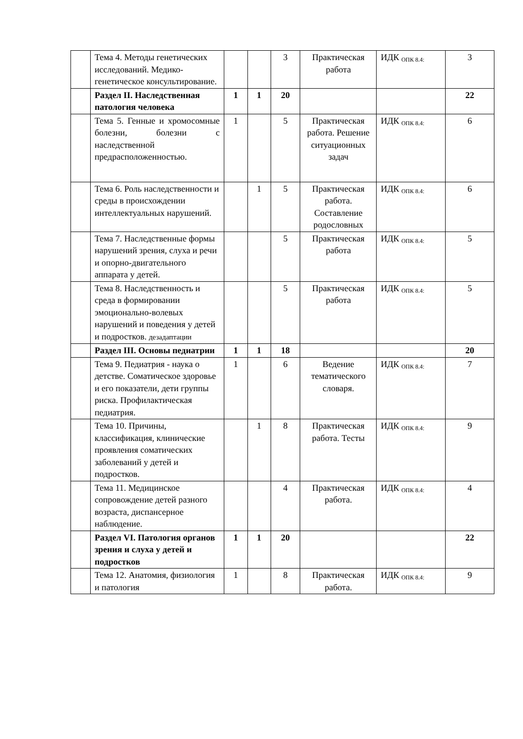| | Тема 4. Методы генетических исследований. Медико-генетическое консультирование. | | | 3 | Практическая работа | ИДК <sub>ОПК 8.4:</sub> | 3 |
| | Раздел II. Наследственная патология человека | 1 | 1 | 20 | | | 22 |
| | Тема 5. Генные и хромосомные болезни, болезни с наследственной предрасположенностью. | 1 | | 5 | Практическая работа. Решение ситуационных задач | ИДК <sub>ОПК 8.4:</sub> | 6 |
| | Тема 6. Роль наследственности и среды в происхождении интеллектуальных нарушений. | | 1 | 5 | Практическая работа. Составление родословных | ИДК <sub>ОПК 8.4:</sub> | 6 |
| | Тема 7. Наследственные формы нарушений зрения, слуха и речи и опорно-двигательного аппарата у детей. | | | 5 | Практическая работа | ИДК <sub>ОПК 8.4:</sub> | 5 |
| | Тема 8. Наследственность и среда в формировании эмоционально-волевых нарушений и поведения у детей и подростков. дезадаптации | | | 5 | Практическая работа | ИДК <sub>ОПК 8.4:</sub> | 5 |
| | Раздел III. Основы педиатрии | 1 | 1 | 18 | | | 20 |
| | Тема 9. Педиатрия - наука о детстве. Соматическое здоровье и его показатели, дети группы риска. Профилактическая педиатрия. | 1 | | 6 | Ведение тематического словаря. | ИДК <sub>ОПК 8.4:</sub> | 7 |
| | Тема 10. Причины, классификация, клинические проявления соматических заболеваний у детей и подростков. | | 1 | 8 | Практическая работа. Тесты | ИДК <sub>ОПК 8.4:</sub> | 9 |
| | Тема 11. Медицинское сопровождение детей разного возраста, диспансерное наблюдение. | | | 4 | Практическая работа. | ИДК <sub>ОПК 8.4:</sub> | 4 |
| | Раздел VI. Патология органов зрения и слуха у детей и подростков | 1 | 1 | 20 | | | 22 |
| | Тема 12. Анатомия, физиология и патология | 1 | | 8 | Практическая работа. | ИДК <sub>ОПК 8.4:</sub> | 9 |